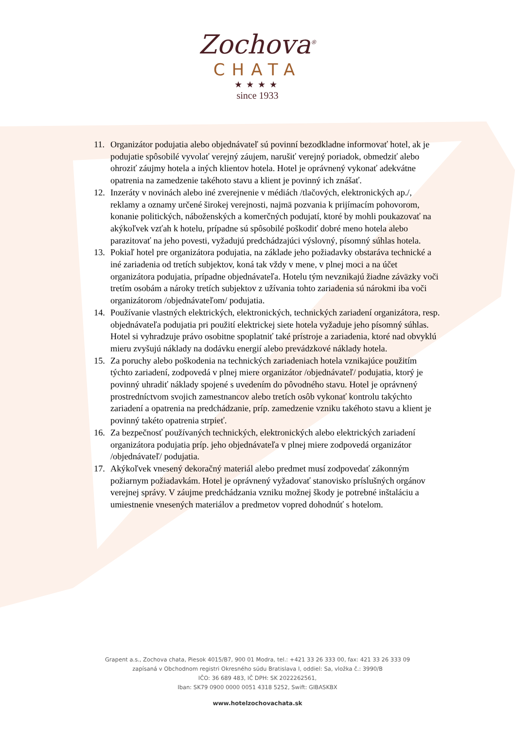Zochova<sup>®</sup>
CHATA
★★★★
since 1933
11. Organizátor podujatia alebo objednávateľ sú povinní bezodkladne informovať hotel, ak je podujatie spôsobilé vyvolať verejný záujem, narušiť verejný poriadok, obmedziť alebo ohroziť záujmy hotela a iných klientov hotela. Hotel je oprávnený vykonať adekvátne opatrenia na zamedzenie takéhoto stavu a klient je povinný ich znášať.
12. Inzeráty v novinách alebo iné zverejnenie v médiách /tlačových, elektronických ap./, reklamy a oznamy určené širokej verejnosti, najmä pozvania k prijímacím pohovorom, konanie politických, náboženských a komerčných podujatí, ktoré by mohli poukazovať na akýkoľvek vzťah k hotelu, prípadne sú spôsobilé poškodiť dobré meno hotela alebo parazitovať na jeho povesti, vyžadujú predchádzajúci výslovný, písomný súhlas hotela.
13. Pokiaľ hotel pre organizátora podujatia, na základe jeho požiadavky obstaráva technické a iné zariadenia od tretích subjektov, koná tak vždy v mene, v plnej moci a na účet organizátora podujatia, prípadne objednávateľa. Hotelu tým nevznikajú žiadne záväzky voči tretím osobám a nároky tretích subjektov z užívania tohto zariadenia sú nárokmi iba voči organizátorom /objednávateľom/ podujatia.
14. Používanie vlastných elektrických, elektronických, technických zariadení organizátora, resp. objednávateľa podujatia pri použití elektrickej siete hotela vyžaduje jeho písomný súhlas. Hotel si vyhradzuje právo osobitne spoplatniť také prístroje a zariadenia, ktoré nad obvyklú mieru zvyšujú náklady na dodávku energií alebo prevádzkové náklady hotela.
15. Za poruchy alebo poškodenia na technických zariadeniach hotela vznikajúce použitím týchto zariadení, zodpovedá v plnej miere organizátor /objednávateľ/ podujatia, ktorý je povinný uhradiť náklady spojené s uvedením do pôvodného stavu. Hotel je oprávnený prostredníctvom svojich zamestnancov alebo tretích osôb vykonať kontrolu takýchto zariadení a opatrenia na predchádzanie, príp. zamedzenie vzniku takéhoto stavu a klient je povinný takéto opatrenia strpieť.
16. Za bezpečnosť používaných technických, elektronických alebo elektrických zariadení organizátora podujatia príp. jeho objednávateľa v plnej miere zodpovedá organizátor /objednávateľ/ podujatia.
17. Akýkoľvek vnesený dekoračný materiál alebo predmet musí zodpovedať zákonným požiarnym požiadavkám. Hotel je oprávnený vyžadovať stanovisko príslušných orgánov verejnej správy. V záujme predchádzania vzniku možnej škody je potrebné inštaláciu a umiestnenie vnesených materiálov a predmetov vopred dohodnúť s hotelom.
Grapent a.s., Zochova chata, Piesok 4015/B7, 900 01 Modra, tel.: +421 33 26 333 00, fax: 421 33 26 333 09
zapísaná v Obchodnom registri Okresného súdu Bratislava I, oddiel: Sa, vložka č.: 3990/B
IČO: 36 689 483, IČ DPH: SK 2022262561,
Iban: SK79 0900 0000 0051 4318 5252, Swift: GIBASKBX
www.hotelzochovachata.sk